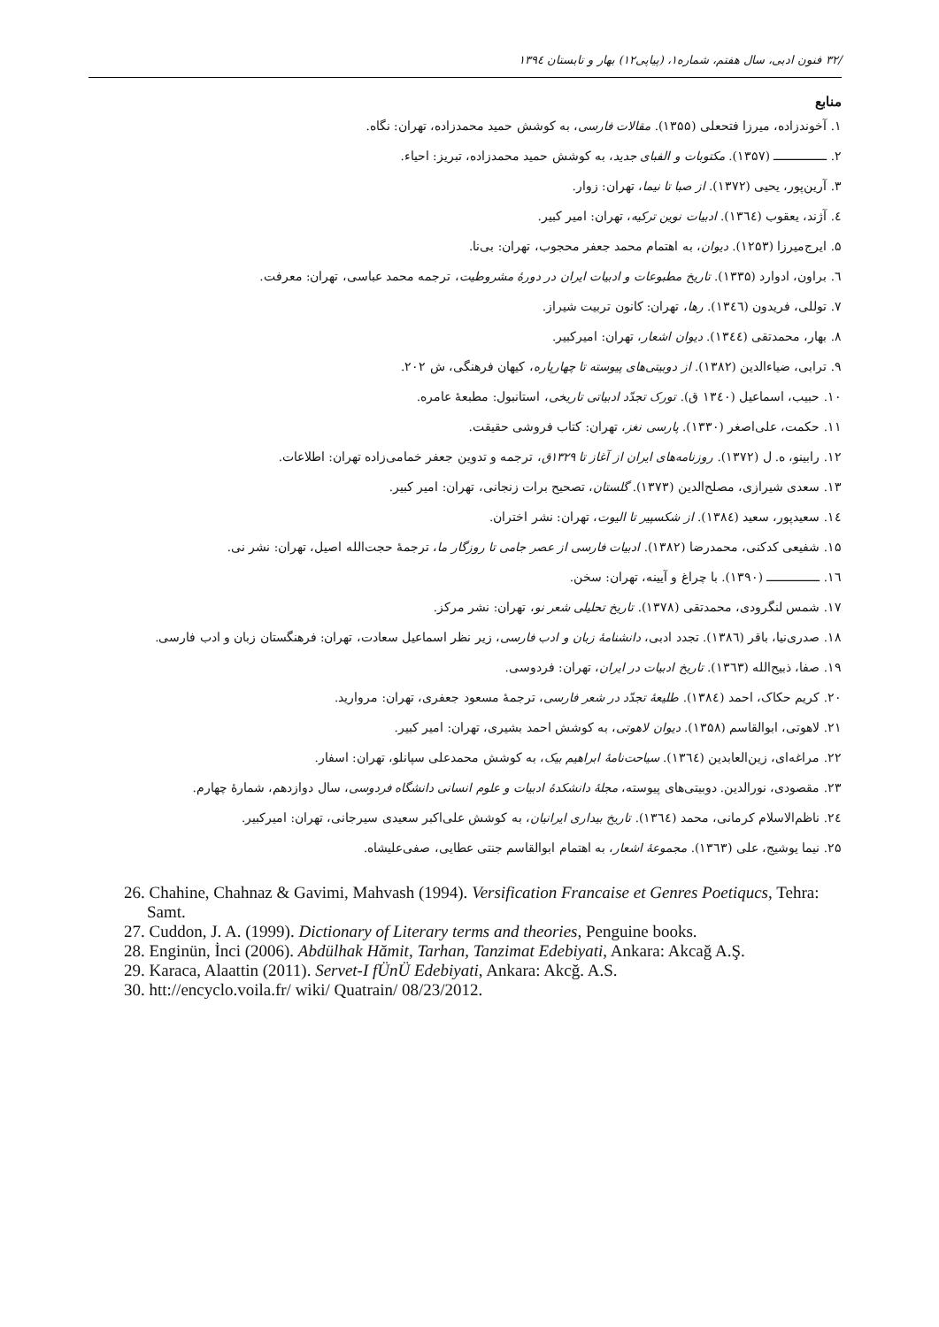/۳۲ فنون ادبی، سال هفتم، شماره۱، (پیاپی۱۲) بهار و تابستان ۱۳۹٤
منابع
۱. آخوندزاده، میرزا فتحعلی (۱۳۵۵). مقالات فارسی، به کوشش حمید محمدزاده، تهران: نگاه.
۲. ـــــــــــــــ (۱۳۵۷). مکتوبات و الفبای جدید، به کوشش حمید محمدزاده، تبریز: احیاء.
۳. آرین‌پور، یحیی (۱۳۷۲). از صبا تا نیما، تهران: زوار.
٤. آژند، یعقوب (۱۳٦٤). ادبیات نوین ترکیه، تهران: امیر کبیر.
۵. ایرج‌میرزا (۱۲۵۳). دیوان، به اهتمام محمد جعفر محجوب، تهران: بی‌نا.
٦. براون، ادوارد (۱۳۳۵). تاریخ مطبوعات و ادبیات ایران در دورهٔ مشروطیت، ترجمه محمد عباسی، تهران: معرفت.
۷. توللی، فریدون (۱۳٤٦). رها، تهران: کانون تربیت شیراز.
۸. بهار، محمدتقی (۱۳٤٤). دیوان اشعار، تهران: امیرکبیر.
۹. ترابی، ضیاءالدین (۱۳۸۲). از دوبیتی‌های پیوسته تا چهارپاره، کیهان فرهنگی، ش ۲۰۲.
۱۰. حبیب، اسماعیل (۱۳٤۰ ق). تورک تجدّد ادبیاتی تاریخی، استانبول: مطبعهٔ عامره.
۱۱. حکمت، علی‌اصغر (۱۳۳۰). پارسی نغز، تهران: کتاب فروشی حقیقت.
۱۲. رابینو، ه. ل (۱۳۷۲). روزنامه‌های ایران از آغاز تا ۱۳۲۹ق، ترجمه و تدوین جعفر خمامی‌زاده تهران: اطلاعات.
۱۳. سعدی شیرازی، مصلح‌الدین (۱۳۷۳). گلستان، تصحیح برات زنجانی، تهران: امیر کبیر.
۱٤. سعیدپور، سعید (۱۳۸٤). از شکسپیر تا الیوت، تهران: نشر اختران.
۱۵. شفیعی کدکنی، محمدرضا (۱۳۸۲). ادبیات فارسی از عصر جامی تا روزگار ما، ترجمهٔ حجت‌الله اصیل، تهران: نشر نی.
۱٦. ـــــــــــــــ (۱۳۹۰). با چراغ و آیینه، تهران: سخن.
۱۷. شمس لنگرودی، محمدتقی (۱۳۷۸). تاریخ تحلیلی شعر نو، تهران: نشر مرکز.
۱۸. صدری‌نیا، باقر (۱۳۸٦). تجدد ادبی، دانشنامهٔ زبان و ادب فارسی، زیر نظر اسماعیل سعادت، تهران: فرهنگستان زبان و ادب فارسی.
۱۹. صفا، ذبیح‌الله (۱۳٦۳). تاریخ ادبیات در ایران، تهران: فردوسی.
۲۰. کریم حکاک، احمد (۱۳۸٤). طلیعهٔ تجدّد در شعر فارسی، ترجمهٔ مسعود جعفری، تهران: مروارید.
۲۱. لاهوتی، ابوالقاسم (۱۳۵۸). دیوان لاهوتی، به کوشش احمد بشیری، تهران: امیر کبیر.
۲۲. مراغه‌ای، زین‌العابدین (۱۳٦٤). سیاحت‌نامهٔ ابراهیم بیک، به کوشش محمدعلی سپانلو، تهران: اسفار.
۲۳. مقصودی، نورالدین. دوبیتی‌های پیوسته، مجلهٔ دانشکدهٔ ادبیات و علوم انسانی دانشگاه فردوسی، سال دوازدهم، شمارهٔ چهارم.
۲٤. ناظم‌الاسلام کرمانی، محمد (۱۳٦٤). تاریخ بیداری ایرانیان، به کوشش علی‌اکبر سعیدی سیرجانی، تهران: امیرکبیر.
۲۵. نیما یوشیج، علی (۱۳٦۳). مجموعهٔ اشعار، به اهتمام ابوالقاسم جنتی عطایی، صفی‌علیشاه.
26. Chahine, Chahnaz & Gavimi, Mahvash (1994). Versification Francaise et Genres Poetiqucs, Tehra: Samt.
27. Cuddon, J. A. (1999). Dictionary of Literary terms and theories, Penguine books.
28. Enginün, İnci (2006). Abdülhak Hămit, Tarhan, Tanzimat Edebiyati, Ankara: Akcağ A.Ş.
29. Karaca, Alaattin (2011). Servet-I fÜnÜ Edebiyati, Ankara: Akcğ. A.S.
30. htt://encyclo.voila.fr/ wiki/ Quatrain/ 08/23/2012.